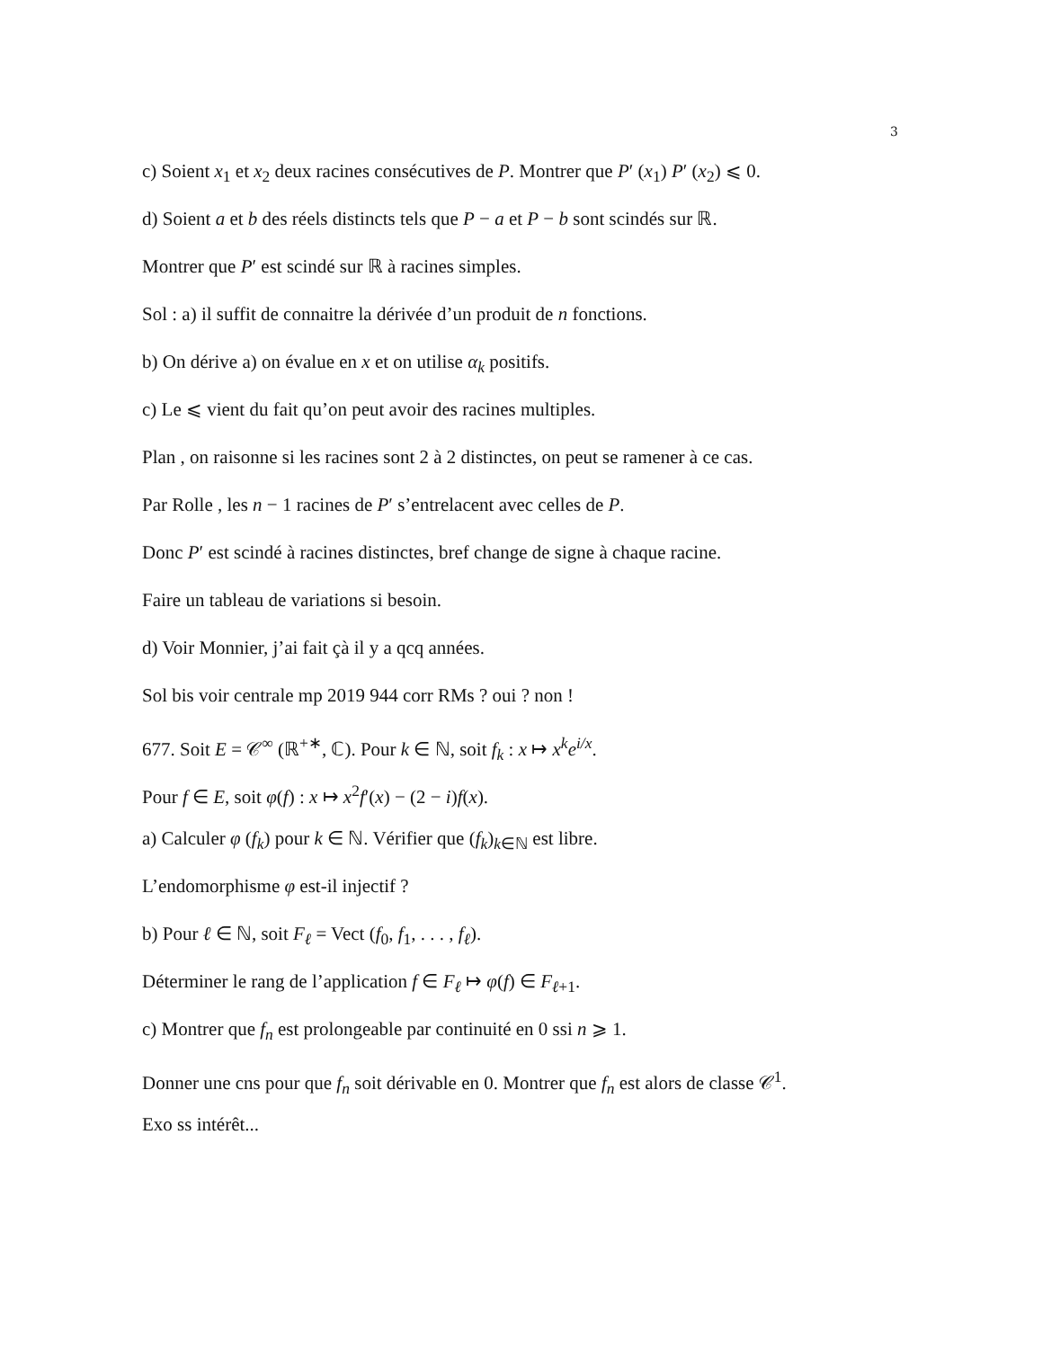3
c) Soient x<sub>1</sub> et x<sub>2</sub> deux racines consécutives de P. Montrer que P′ (x<sub>1</sub>) P′ (x<sub>2</sub>) ⩽ 0.
d) Soient a et b des réels distincts tels que P − a et P − b sont scindés sur ℝ.
Montrer que P′ est scindé sur ℝ à racines simples.
Sol : a) il suffit de connaitre la dérivée d’un produit de n fonctions.
b) On dérive a) on évalue en x et on utilise α<sub>k</sub> positifs.
c) Le ⩽ vient du fait qu’on peut avoir des racines multiples.
Plan , on raisonne si les racines sont 2 à 2 distinctes, on peut se ramener à ce cas.
Par Rolle , les n − 1 racines de P′ s’entrelacent avec celles de P.
Donc P′ est scindé à racines distinctes, bref change de signe à chaque racine.
Faire un tableau de variations si besoin.
d) Voir Monnier, j’ai fait çà il y a qcq années.
Sol bis voir centrale mp 2019 944 corr RMs ? oui ? non !
677. Soit E = 𝒞<sup>∞</sup> (ℝ<sup>+∗</sup>, ℂ). Pour k ∈ ℕ, soit f<sub>k</sub> : x ↦ x<sup>k</sup>e<sup>i/x</sup>.
Pour f ∈ E, soit φ(f) : x ↦ x<sup>2</sup>f′(x) − (2 − i)f(x).
a) Calculer φ (f<sub>k</sub>) pour k ∈ ℕ. Vérifier que (f<sub>k</sub>)<sub>k∈ℕ</sub> est libre.
L’endomorphisme φ est-il injectif ?
b) Pour ℓ ∈ ℕ, soit F<sub>ℓ</sub> = Vect (f<sub>0</sub>, f<sub>1</sub>, . . . , f<sub>ℓ</sub>).
Déterminer le rang de l’application f ∈ F<sub>ℓ</sub> ↦ φ(f) ∈ F<sub>ℓ+1</sub>.
c) Montrer que f<sub>n</sub> est prolongeable par continuité en 0 ssi n ⩾ 1.
Donner une cns pour que f<sub>n</sub> soit dérivable en 0. Montrer que f<sub>n</sub> est alors de classe 𝒞<sup>1</sup>.
Exo ss intérêt...